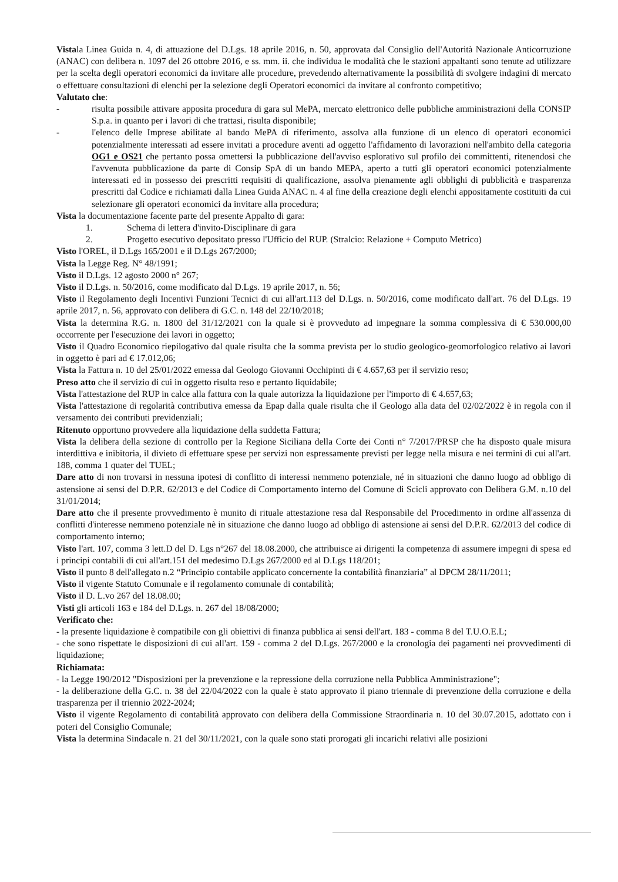Vistala Linea Guida n. 4, di attuazione del D.Lgs. 18 aprile 2016, n. 50, approvata dal Consiglio dell'Autorità Nazionale Anticorruzione (ANAC) con delibera n. 1097 del 26 ottobre 2016, e ss. mm. ii. che individua le modalità che le stazioni appaltanti sono tenute ad utilizzare per la scelta degli operatori economici da invitare alle procedure, prevedendo alternativamente la possibilità di svolgere indagini di mercato o effettuare consultazioni di elenchi per la selezione degli Operatori economici da invitare al confronto competitivo;
Valutato che:
- risulta possibile attivare apposita procedura di gara sul MePA, mercato elettronico delle pubbliche amministrazioni della CONSIP S.p.a. in quanto per i lavori di che trattasi, risulta disponibile;
- l'elenco delle Imprese abilitate al bando MePA di riferimento, assolva alla funzione di un elenco di operatori economici potenzialmente interessati ad essere invitati a procedure aventi ad oggetto l'affidamento di lavorazioni nell'ambito della categoria OG1 e OS21 che pertanto possa omettersi la pubblicazione dell'avviso esplorativo sul profilo dei committenti, ritenendosi che l'avvenuta pubblicazione da parte di Consip SpA di un bando MEPA, aperto a tutti gli operatori economici potenzialmente interessati ed in possesso dei prescritti requisiti di qualificazione, assolva pienamente agli obblighi di pubblicità e trasparenza prescritti dal Codice e richiamati dalla Linea Guida ANAC n. 4 al fine della creazione degli elenchi appositamente costituiti da cui selezionare gli operatori economici da invitare alla procedura;
Vista la documentazione facente parte del presente Appalto di gara:
1. Schema di lettera d'invito-Disciplinare di gara
2. Progetto esecutivo depositato presso l'Ufficio del RUP. (Stralcio: Relazione + Computo Metrico)
Visto l'OREL, il D.Lgs 165/2001 e il D.Lgs 267/2000;
Vista la Legge Reg. N° 48/1991;
Visto il D.Lgs. 12 agosto 2000 n° 267;
Visto il D.Lgs. n. 50/2016, come modificato dal D.Lgs. 19 aprile 2017, n. 56;
Visto il Regolamento degli Incentivi Funzioni Tecnici di cui all'art.113 del D.Lgs. n. 50/2016, come modificato dall'art. 76 del D.Lgs. 19 aprile 2017, n. 56, approvato con delibera di G.C. n. 148 del 22/10/2018;
Vista la determina R.G. n. 1800 del 31/12/2021 con la quale si è provveduto ad impegnare la somma complessiva di € 530.000,00 occorrente per l'esecuzione dei lavori in oggetto;
Visto il Quadro Economico riepilogativo dal quale risulta che la somma prevista per lo studio geologico-geomorfologico relativo ai lavori in oggetto è pari ad € 17.012,06;
Vista la Fattura n. 10 del 25/01/2022 emessa dal Geologo Giovanni Occhipinti di € 4.657,63 per il servizio reso;
Preso atto che il servizio di cui in oggetto risulta reso e pertanto liquidabile;
Vista l'attestazione del RUP in calce alla fattura con la quale autorizza la liquidazione per l'importo di € 4.657,63;
Vista l'attestazione di regolarità contributiva emessa da Epap dalla quale risulta che il Geologo alla data del 02/02/2022 è in regola con il versamento dei contributi previdenziali;
Ritenuto opportuno provvedere alla liquidazione della suddetta Fattura;
Vista la delibera della sezione di controllo per la Regione Siciliana della Corte dei Conti n° 7/2017/PRSP che ha disposto quale misura interdittiva e inibitoria, il divieto di effettuare spese per servizi non espressamente previsti per legge nella misura e nei termini di cui all'art. 188, comma 1 quater del TUEL;
Dare atto di non trovarsi in nessuna ipotesi di conflitto di interessi nemmeno potenziale, né in situazioni che danno luogo ad obbligo di astensione ai sensi del D.P.R. 62/2013 e del Codice di Comportamento interno del Comune di Scicli approvato con Delibera G.M. n.10 del 31/01/2014;
Dare atto che il presente provvedimento è munito di rituale attestazione resa dal Responsabile del Procedimento in ordine all'assenza di conflitti d'interesse nemmeno potenziale nè in situazione che danno luogo ad obbligo di astensione ai sensi del D.P.R. 62/2013 del codice di comportamento interno;
Visto l'art. 107, comma 3 lett.D del D. Lgs n°267 del 18.08.2000, che attribuisce ai dirigenti la competenza di assumere impegni di spesa ed i principi contabili di cui all'art.151 del medesimo D.Lgs 267/2000 ed al D.Lgs 118/201;
Visto il punto 8 dell'allegato n.2 “Principio contabile applicato concernente la contabilità finanziaria” al DPCM 28/11/2011;
Visto il vigente Statuto Comunale e il regolamento comunale di contabilità;
Visto il D. L.vo 267 del 18.08.00;
Visti gli articoli 163 e 184 del D.Lgs. n. 267 del 18/08/2000;
Verificato che:
- la presente liquidazione è compatibile con gli obiettivi di finanza pubblica ai sensi dell'art. 183 - comma 8 del T.U.O.E.L;
- che sono rispettate le disposizioni di cui all'art. 159 - comma 2 del D.Lgs. 267/2000 e la cronologia dei pagamenti nei provvedimenti di liquidazione;
Richiamata:
- la Legge 190/2012 "Disposizioni per la prevenzione e la repressione della corruzione nella Pubblica Amministrazione";
- la deliberazione della G.C. n. 38 del 22/04/2022 con la quale è stato approvato il piano triennale di prevenzione della corruzione e della trasparenza per il triennio 2022-2024;
Visto il vigente Regolamento di contabilità approvato con delibera della Commissione Straordinaria n. 10 del 30.07.2015, adottato con i poteri del Consiglio Comunale;
Vista la determina Sindacale n. 21 del 30/11/2021, con la quale sono stati prorogati gli incarichi relativi alle posizioni